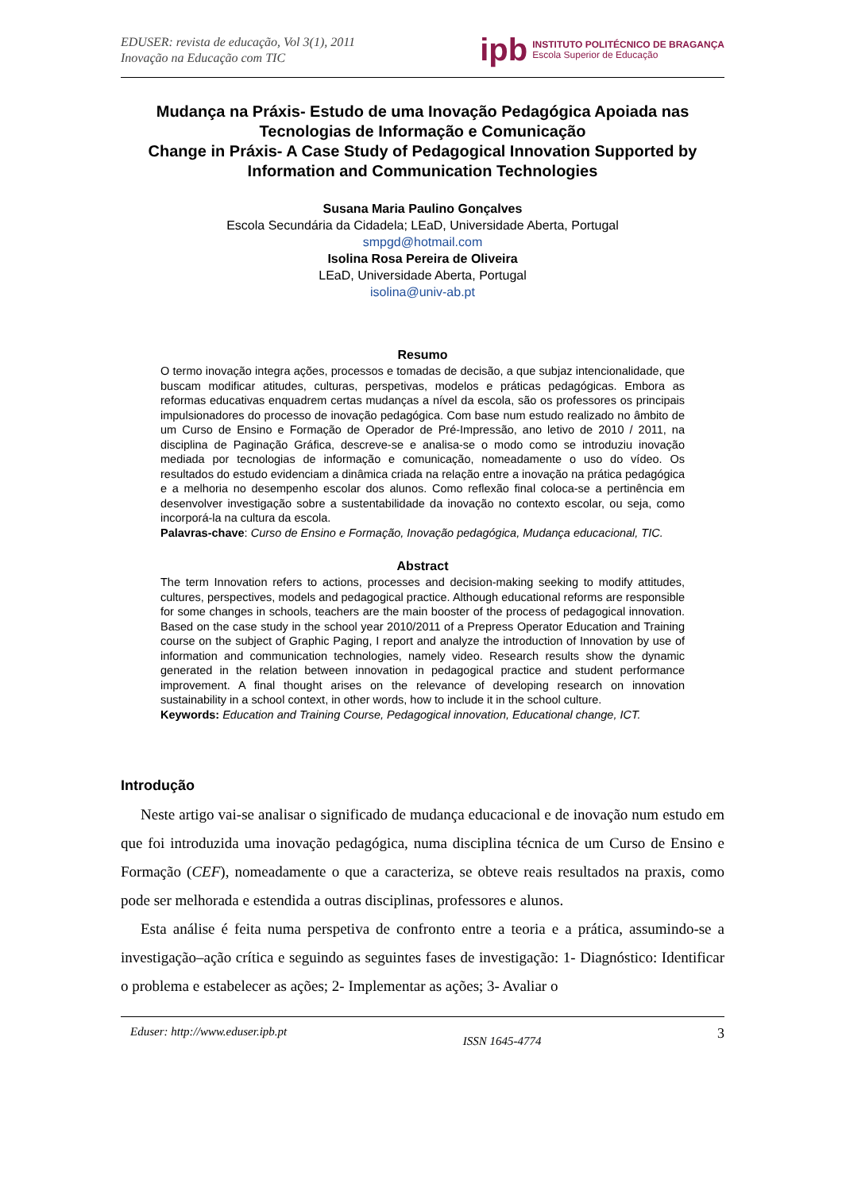EDUSER: revista de educação, Vol 3(1), 2011
Inovação na Educação com TIC
ipb
INSTITUTO POLITÉCNICO DE BRAGANÇA
Escola Superior de Educação
Mudança na Práxis- Estudo de uma Inovação Pedagógica Apoiada nas Tecnologias de Informação e Comunicação
Change in Práxis- A Case Study of Pedagogical Innovation Supported by Information and Communication Technologies
Susana Maria Paulino Gonçalves
Escola Secundária da Cidadela; LEaD, Universidade Aberta, Portugal
smpgd@hotmail.com
Isolina Rosa Pereira de Oliveira
LEaD, Universidade Aberta, Portugal
isolina@univ-ab.pt
Resumo
O termo inovação integra ações, processos e tomadas de decisão, a que subjaz intencionalidade, que buscam modificar atitudes, culturas, perspetivas, modelos e práticas pedagógicas. Embora as reformas educativas enquadrem certas mudanças a nível da escola, são os professores os principais impulsionadores do processo de inovação pedagógica. Com base num estudo realizado no âmbito de um Curso de Ensino e Formação de Operador de Pré-Impressão, ano letivo de 2010 / 2011, na disciplina de Paginação Gráfica, descreve-se e analisa-se o modo como se introduziu inovação mediada por tecnologias de informação e comunicação, nomeadamente o uso do vídeo. Os resultados do estudo evidenciam a dinâmica criada na relação entre a inovação na prática pedagógica e a melhoria no desempenho escolar dos alunos. Como reflexão final coloca-se a pertinência em desenvolver investigação sobre a sustentabilidade da inovação no contexto escolar, ou seja, como incorporá-la na cultura da escola.
Palavras-chave: Curso de Ensino e Formação, Inovação pedagógica, Mudança educacional, TIC.
Abstract
The term Innovation refers to actions, processes and decision-making seeking to modify attitudes, cultures, perspectives, models and pedagogical practice. Although educational reforms are responsible for some changes in schools, teachers are the main booster of the process of pedagogical innovation. Based on the case study in the school year 2010/2011 of a Prepress Operator Education and Training course on the subject of Graphic Paging, I report and analyze the introduction of Innovation by use of information and communication technologies, namely video. Research results show the dynamic generated in the relation between innovation in pedagogical practice and student performance improvement. A final thought arises on the relevance of developing research on innovation sustainability in a school context, in other words, how to include it in the school culture.
Keywords: Education and Training Course, Pedagogical innovation, Educational change, ICT.
Introdução
Neste artigo vai-se analisar o significado de mudança educacional e de inovação num estudo em que foi introduzida uma inovação pedagógica, numa disciplina técnica de um Curso de Ensino e Formação (CEF), nomeadamente o que a caracteriza, se obteve reais resultados na praxis, como pode ser melhorada e estendida a outras disciplinas, professores e alunos.
Esta análise é feita numa perspetiva de confronto entre a teoria e a prática, assumindo-se a investigação–ação crítica e seguindo as seguintes fases de investigação: 1- Diagnóstico: Identificar o problema e estabelecer as ações; 2- Implementar as ações; 3- Avaliar o
Eduser: http://www.eduser.ipb.pt ISSN 1645-4774 3